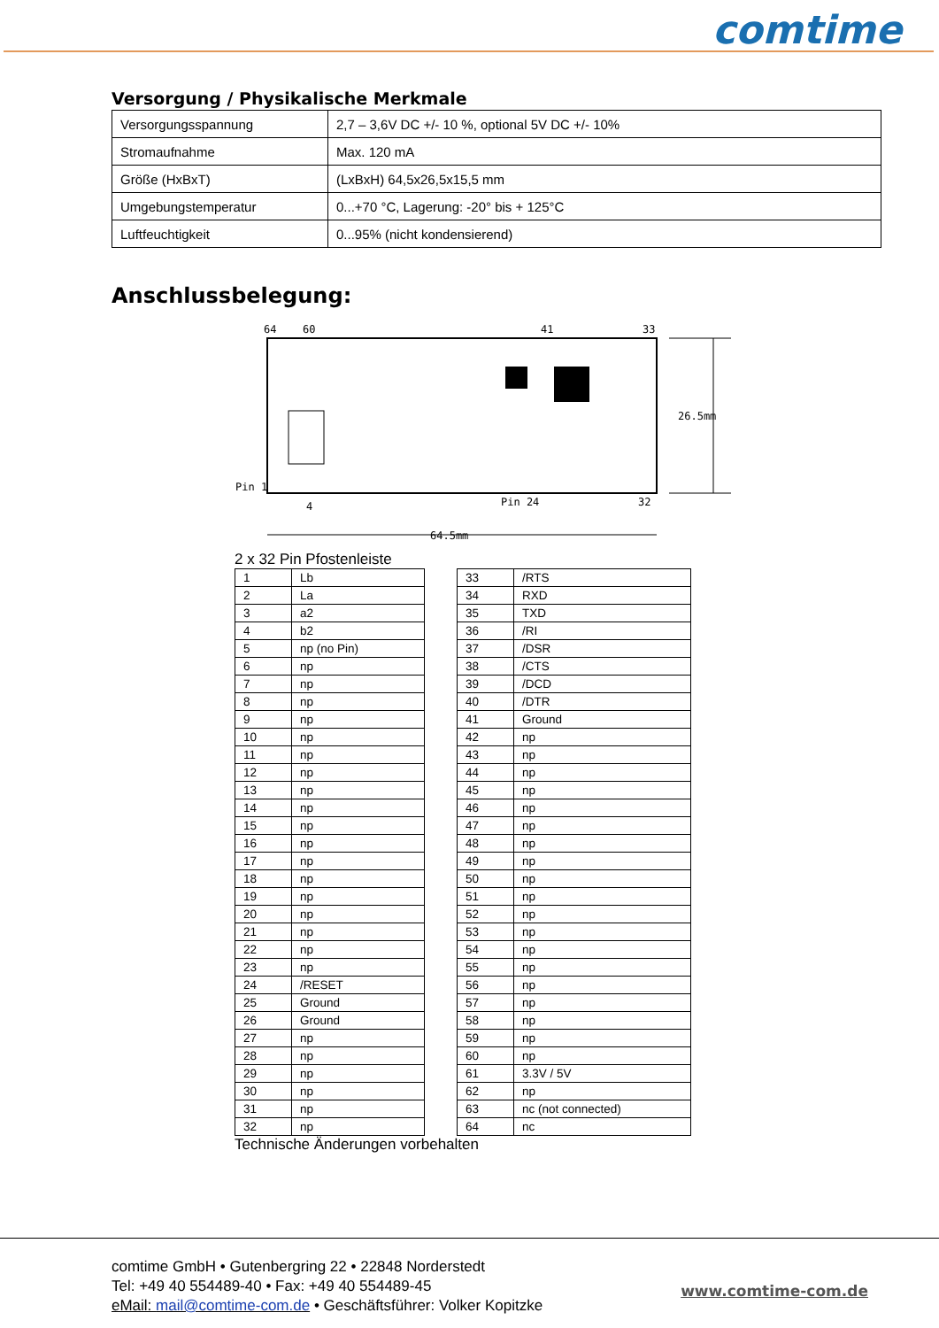comtime
Versorgung / Physikalische Merkmale
| Versorgungsspannung | 2,7 – 3,6V DC +/- 10 %, optional 5V DC +/- 10% |
| Stromaufnahme | Max. 120 mA |
| Größe (HxBxT) | (LxBxH) 64,5x26,5x15,5 mm |
| Umgebungstemperatur | 0...+70 °C, Lagerung: -20° bis + 125°C |
| Luftfeuchtigkeit | 0...95% (nicht kondensierend) |
Anschlussbelegung:
64
60
41
33
Pin 1
4
Pin 24
32
26.5mm
64.5mm
2 x 32 Pin Pfostenleiste
| 1 | Lb |
| 2 | La |
| 3 | a2 |
| 4 | b2 |
| 5 | np (no Pin) |
| 6 | np |
| 7 | np |
| 8 | np |
| 9 | np |
| 10 | np |
| 11 | np |
| 12 | np |
| 13 | np |
| 14 | np |
| 15 | np |
| 16 | np |
| 17 | np |
| 18 | np |
| 19 | np |
| 20 | np |
| 21 | np |
| 22 | np |
| 23 | np |
| 24 | /RESET |
| 25 | Ground |
| 26 | Ground |
| 27 | np |
| 28 | np |
| 29 | np |
| 30 | np |
| 31 | np |
| 32 | np |
| 33 | /RTS |
| 34 | RXD |
| 35 | TXD |
| 36 | /RI |
| 37 | /DSR |
| 38 | /CTS |
| 39 | /DCD |
| 40 | /DTR |
| 41 | Ground |
| 42 | np |
| 43 | np |
| 44 | np |
| 45 | np |
| 46 | np |
| 47 | np |
| 48 | np |
| 49 | np |
| 50 | np |
| 51 | np |
| 52 | np |
| 53 | np |
| 54 | np |
| 55 | np |
| 56 | np |
| 57 | np |
| 58 | np |
| 59 | np |
| 60 | np |
| 61 | 3.3V / 5V |
| 62 | np |
| 63 | nc (not connected) |
| 64 | nc |
Technische Änderungen vorbehalten
comtime GmbH • Gutenbergring 22 • 22848 Norderstedt
Tel: +49 40 554489-40 • Fax: +49 40 554489-45
eMail: mail@comtime-com.de • Geschäftsführer: Volker Kopitzke
www.comtime-com.de